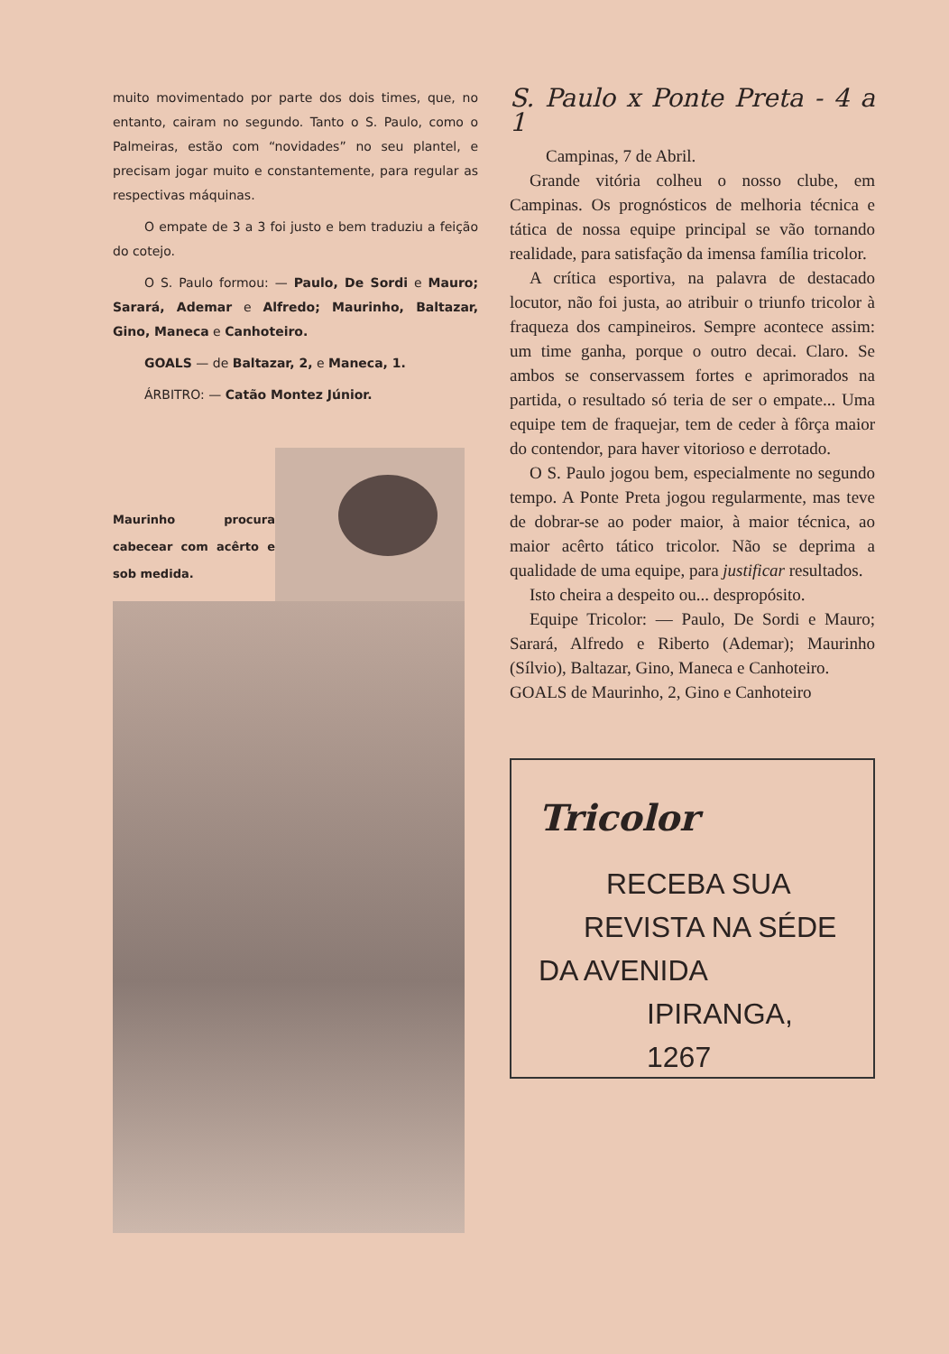muito movimentado por parte dos dois times, que, no entanto, cairam no segundo. Tanto o S. Paulo, como o Palmeiras, estão com “novidades” no seu plantel, e precisam jogar muito e constantemente, para regular as respectivas máquinas.
O empate de 3 a 3 foi justo e bem traduziu a feição do cotejo.
O S. Paulo formou: — Paulo, De Sordi e Mauro; Sarará, Ademar e Alfredo; Maurinho, Baltazar, Gino, Maneca e Canhoteiro.
GOALS — de Baltazar, 2, e Maneca, 1.
ÁRBITRO: — Catão Montez Júnior.
Maurinho procura cabecear com acêrto e sob medida.
S. Paulo x Ponte Preta - 4 a 1
Campinas, 7 de Abril.
Grande vitória colheu o nosso clube, em Campinas. Os prognósticos de melhoria técnica e tática de nossa equipe principal se vão tornando realidade, para satisfação da imensa família tricolor.
A crítica esportiva, na palavra de destacado locutor, não foi justa, ao atribuir o triunfo tricolor à fraqueza dos campineiros. Sempre acontece assim: um time ganha, porque o outro decai. Claro. Se ambos se conservassem fortes e aprimorados na partida, o resultado só teria de ser o empate... Uma equipe tem de fraquejar, tem de ceder à fôrça maior do contendor, para haver vitorioso e derrotado.
O S. Paulo jogou bem, especialmente no segundo tempo. A Ponte Preta jogou regularmente, mas teve de dobrar-se ao poder maior, à maior técnica, ao maior acêrto tático tricolor. Não se deprima a qualidade de uma equipe, para justificar resultados.
Isto cheira a despeito ou... despropósito.
Equipe Tricolor: — Paulo, De Sordi e Mauro; Sarará, Alfredo e Riberto (Ademar); Maurinho (Sílvio), Baltazar, Gino, Maneca e Canhoteiro.
GOALS de Maurinho, 2, Gino e Canhoteiro
Tricolor
RECEBA SUA
REVISTA NA SÉDE
DA AVENIDA
IPIRANGA, 1267